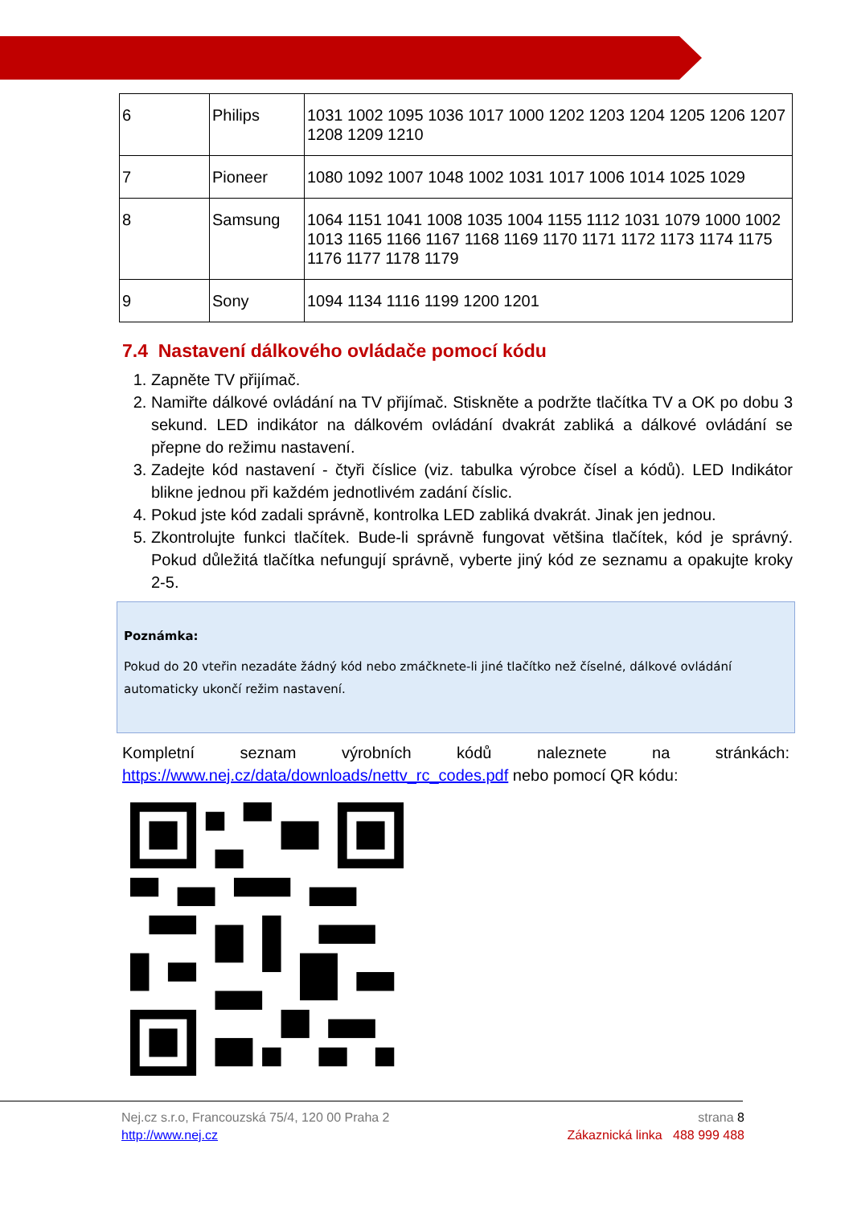| 6 | Philips | 1031 1002 1095 1036 1017 1000 1202 1203 1204 1205 1206 1207 1208 1209 1210 |
| 7 | Pioneer | 1080 1092 1007 1048 1002 1031 1017 1006 1014 1025 1029 |
| 8 | Samsung | 1064 1151 1041 1008 1035 1004 1155 1112 1031 1079 1000 1002 1013 1165 1166 1167 1168 1169 1170 1171 1172 1173 1174 1175 1176 1177 1178 1179 |
| 9 | Sony | 1094 1134 1116 1199 1200 1201 |
7.4 Nastavení dálkového ovládače pomocí kódu
1. Zapněte TV přijímač.
2. Namiřte dálkové ovládání na TV přijímač. Stiskněte a podržte tlačítka TV a OK po dobu 3 sekund. LED indikátor na dálkovém ovládání dvakrát zabliká a dálkové ovládání se přepne do režimu nastavení.
3. Zadejte kód nastavení - čtyři číslice (viz. tabulka výrobce čísel a kódů). LED Indikátor blikne jednou při každém jednotlivém zadání číslic.
4. Pokud jste kód zadali správně, kontrolka LED zabliká dvakrát. Jinak jen jednou.
5. Zkontrolujte funkci tlačítek. Bude-li správně fungovat většina tlačítek, kód je správný. Pokud důležitá tlačítka nefungují správně, vyberte jiný kód ze seznamu a opakujte kroky 2-5.
Poznámka:
Pokud do 20 vteřin nezadáte žádný kód nebo zmáčknete-li jiné tlačítko než číselné, dálkové ovládání automaticky ukončí režim nastavení.
Kompletní seznam výrobních kódů naleznete na stránkách: https://www.nej.cz/data/downloads/nettv_rc_codes.pdf nebo pomocí QR kódu:
Nej.cz s.r.o, Francouzská 75/4, 120 00 Praha 2
http://www.nej.cz
strana 8
Zákaznická linka 488 999 488